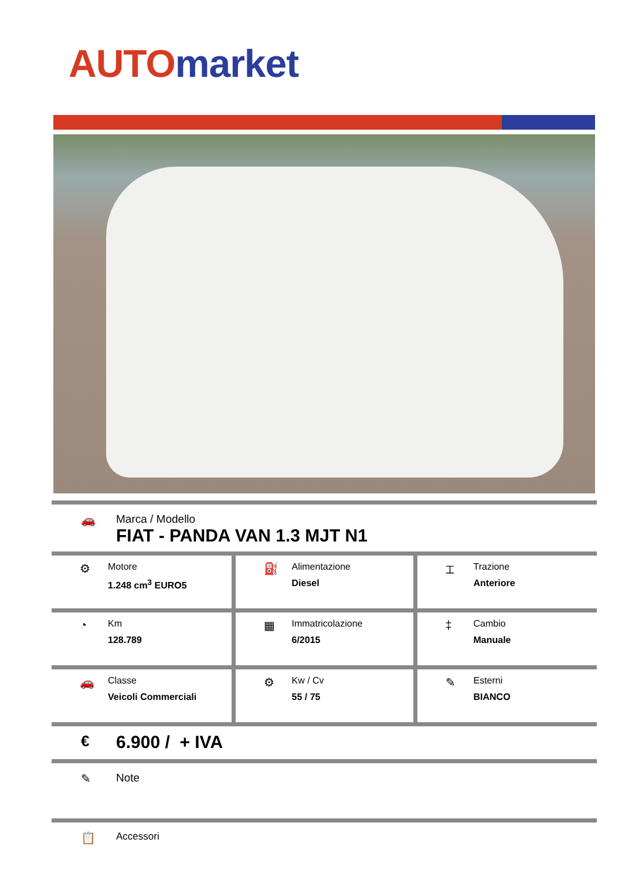AUTO market
🚗 Marca / Modello
FIAT - PANDA VAN 1.3 MJT N1
| ⚙ Motore 1.248 cm<sup>3</sup> EURO5 | ⛽ Alimentazione Diesel | ⌶ Trazione Anteriore |
| ◔ Km 128.789 | ▦ Immatricolazione 6/2015 | ‡ Cambio Manuale |
| 🚗 Classe Veicoli Commerciali | ⚙ Kw / Cv 55 / 75 | ✎ Esterni BIANCO |
€
6.900 / + IVA
✎ Note
📋
Accessori